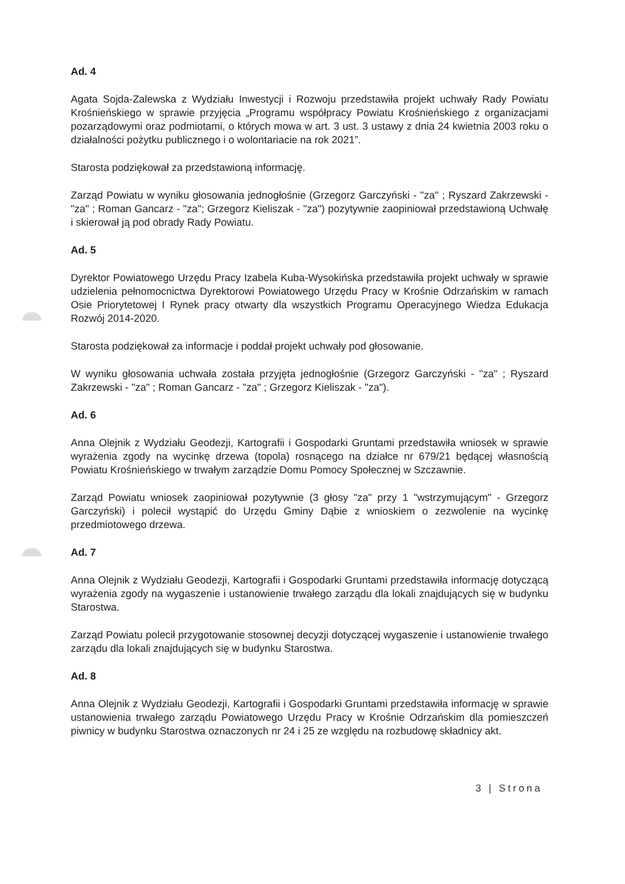Ad. 4
Agata Sojda-Zalewska z Wydziału Inwestycji i Rozwoju przedstawiła projekt uchwały Rady Powiatu Krośnieńskiego w sprawie przyjęcia „Programu współpracy Powiatu Krośnieńskiego z organizacjami pozarządowymi oraz podmiotami, o których mowa w art. 3 ust. 3 ustawy z dnia 24 kwietnia 2003 roku o działalności pożytku publicznego i o wolontariacie na rok 2021”.
Starosta podziękował za przedstawioną informację.
Zarząd Powiatu w wyniku głosowania jednogłośnie (Grzegorz Garczyński - "za" ; Ryszard Zakrzewski - "za" ; Roman Gancarz - "za"; Grzegorz Kieliszak - "za") pozytywnie zaopiniował przedstawioną Uchwałę i skierował ją pod obrady Rady Powiatu.
Ad. 5
Dyrektor Powiatowego Urzędu Pracy Izabela Kuba-Wysokińska przedstawiła projekt uchwały w sprawie udzielenia pełnomocnictwa Dyrektorowi Powiatowego Urzędu Pracy w Krośnie Odrzańskim w ramach Osie Priorytetowej I Rynek pracy otwarty dla wszystkich Programu Operacyjnego Wiedza Edukacja Rozwój 2014-2020.
Starosta podziękował za informacje i poddał projekt uchwały pod głosowanie.
W wyniku głosowania uchwała została przyjęta jednogłośnie (Grzegorz Garczyński - "za" ; Ryszard Zakrzewski - "za" ; Roman Gancarz - "za" ; Grzegorz Kieliszak - "za").
Ad. 6
Anna Olejnik z Wydziału Geodezji, Kartografii i Gospodarki Gruntami przedstawiła wniosek w sprawie wyrażenia zgody na wycinkę drzewa (topola) rosnącego na działce nr 679/21 będącej własnością Powiatu Krośnieńskiego w trwałym zarządzie Domu Pomocy Społecznej w Szczawnie.
Zarząd Powiatu wniosek zaopiniował pozytywnie (3 głosy "za" przy 1 "wstrzymującym" - Grzegorz Garczyński) i polecił wystąpić do Urzędu Gminy Dąbie z wnioskiem o zezwolenie na wycinkę przedmiotowego drzewa.
Ad. 7
Anna Olejnik z Wydziału Geodezji, Kartografii i Gospodarki Gruntami przedstawiła informację dotyczącą wyrażenia zgody na wygaszenie i ustanowienie trwałego zarządu dla lokali znajdujących się w budynku Starostwa.
Zarząd Powiatu polecił przygotowanie stosownej decyzji dotyczącej wygaszenie i ustanowienie trwałego zarządu dla lokali znajdujących się w budynku Starostwa.
Ad. 8
Anna Olejnik z Wydziału Geodezji, Kartografii i Gospodarki Gruntami przedstawiła informację w sprawie ustanowienia trwałego zarządu Powiatowego Urzędu Pracy w Krośnie Odrzańskim dla pomieszczeń piwnicy w budynku Starostwa oznaczonych nr 24 i 25 ze względu na rozbudowę składnicy akt.
3 | Strona